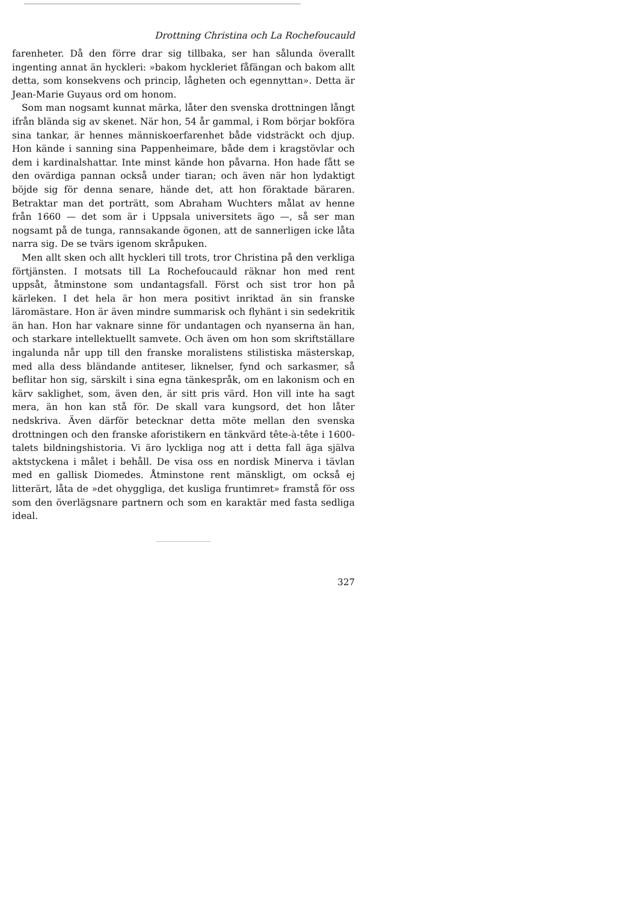Drottning Christina och La Rochefoucauld
farenheter. Då den förre drar sig tillbaka, ser han sålunda överallt ingenting annat än hyckleri: »bakom hyckleriet fåfängan och bakom allt detta, som konsekvens och princip, lågheten och egennyttan». Detta är Jean-Marie Guyaus ord om honom.
Som man nogsamt kunnat märka, låter den svenska drottningen långt ifrån blända sig av skenet. När hon, 54 år gammal, i Rom börjar bokföra sina tankar, är hennes människoerfarenhet både vidsträckt och djup. Hon kände i sanning sina Pappenheimare, både dem i kragstövlar och dem i kardinalshattar. Inte minst kände hon påvarna. Hon hade fått se den ovärdiga pannan också under tiaran; och även när hon lydaktigt böjde sig för denna senare, hände det, att hon föraktade bäraren. Betraktar man det porträtt, som Abraham Wuchters målat av henne från 1660 — det som är i Uppsala universitets ägo —, så ser man nogsamt på de tunga, rannsakande ögonen, att de sannerligen icke låta narra sig. De se tvärs igenom skråpuken.
Men allt sken och allt hyckleri till trots, tror Christina på den verkliga förtjänsten. I motsats till La Rochefoucauld räknar hon med rent uppsåt, åtminstone som undantagsfall. Först och sist tror hon på kärleken. I det hela är hon mera positivt inriktad än sin franske läromästare. Hon är även mindre summarisk och flyhänt i sin sedekritik än han. Hon har vaknare sinne för undantagen och nyanserna än han, och starkare intellektuellt samvete. Och även om hon som skriftställare ingalunda når upp till den franske moralistens stilistiska mästerskap, med alla dess bländande antiteser, liknelser, fynd och sarkasmer, så beflitar hon sig, särskilt i sina egna tänkespråk, om en lakonism och en kärv saklighet, som, även den, är sitt pris värd. Hon vill inte ha sagt mera, än hon kan stå för. De skall vara kungsord, det hon låter nedskriva. Även därför betecknar detta möte mellan den svenska drottningen och den franske aforistikern en tänkvärd tête-à-tête i 1600-talets bildningshistoria. Vi äro lyckliga nog att i detta fall äga själva aktstyckena i målet i behåll. De visa oss en nordisk Minerva i tävlan med en gallisk Diomedes. Åtminstone rent mänskligt, om också ej litterärt, låta de »det ohyggliga, det kusliga fruntimret» framstå för oss som den överlägsnare partnern och som en karaktär med fasta sedliga ideal.
327